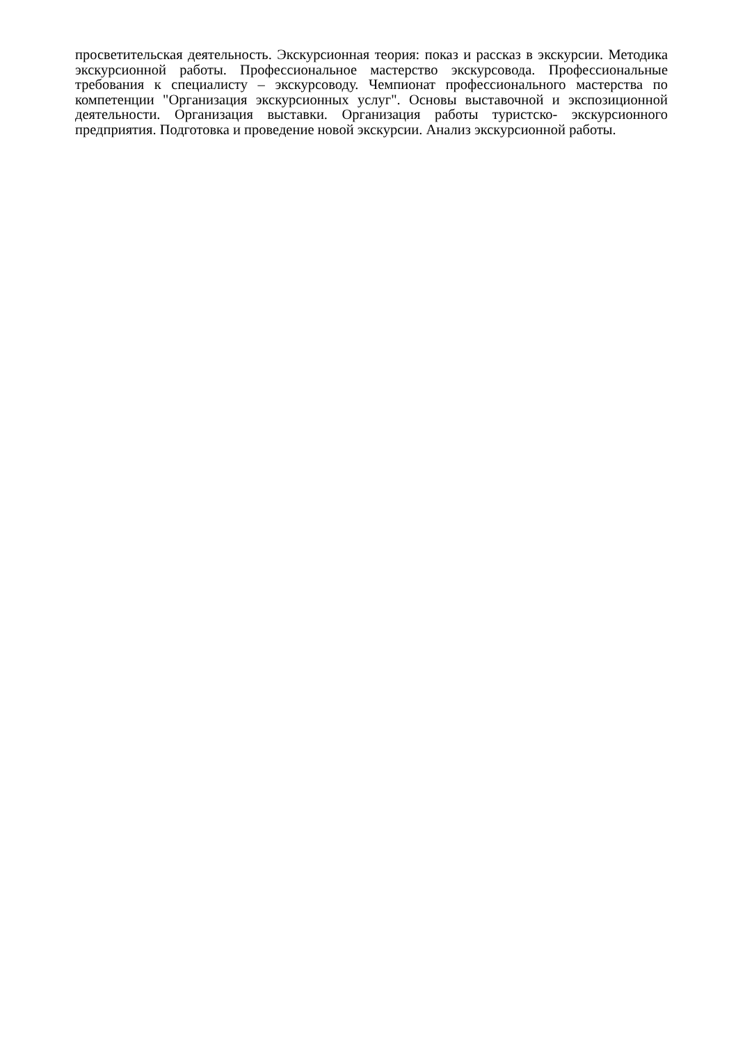просветительская деятельность. Экскурсионная теория: показ и рассказ в экскурсии. Методика экскурсионной работы. Профессиональное мастерство экскурсовода. Профессиональные требования к специалисту – экскурсоводу. Чемпионат профессионального мастерства по компетенции "Организация экскурсионных услуг". Основы выставочной и экспозиционной деятельности. Организация выставки. Организация работы туристско- экскурсионного предприятия. Подготовка и проведение новой экскурсии. Анализ экскурсионной работы.